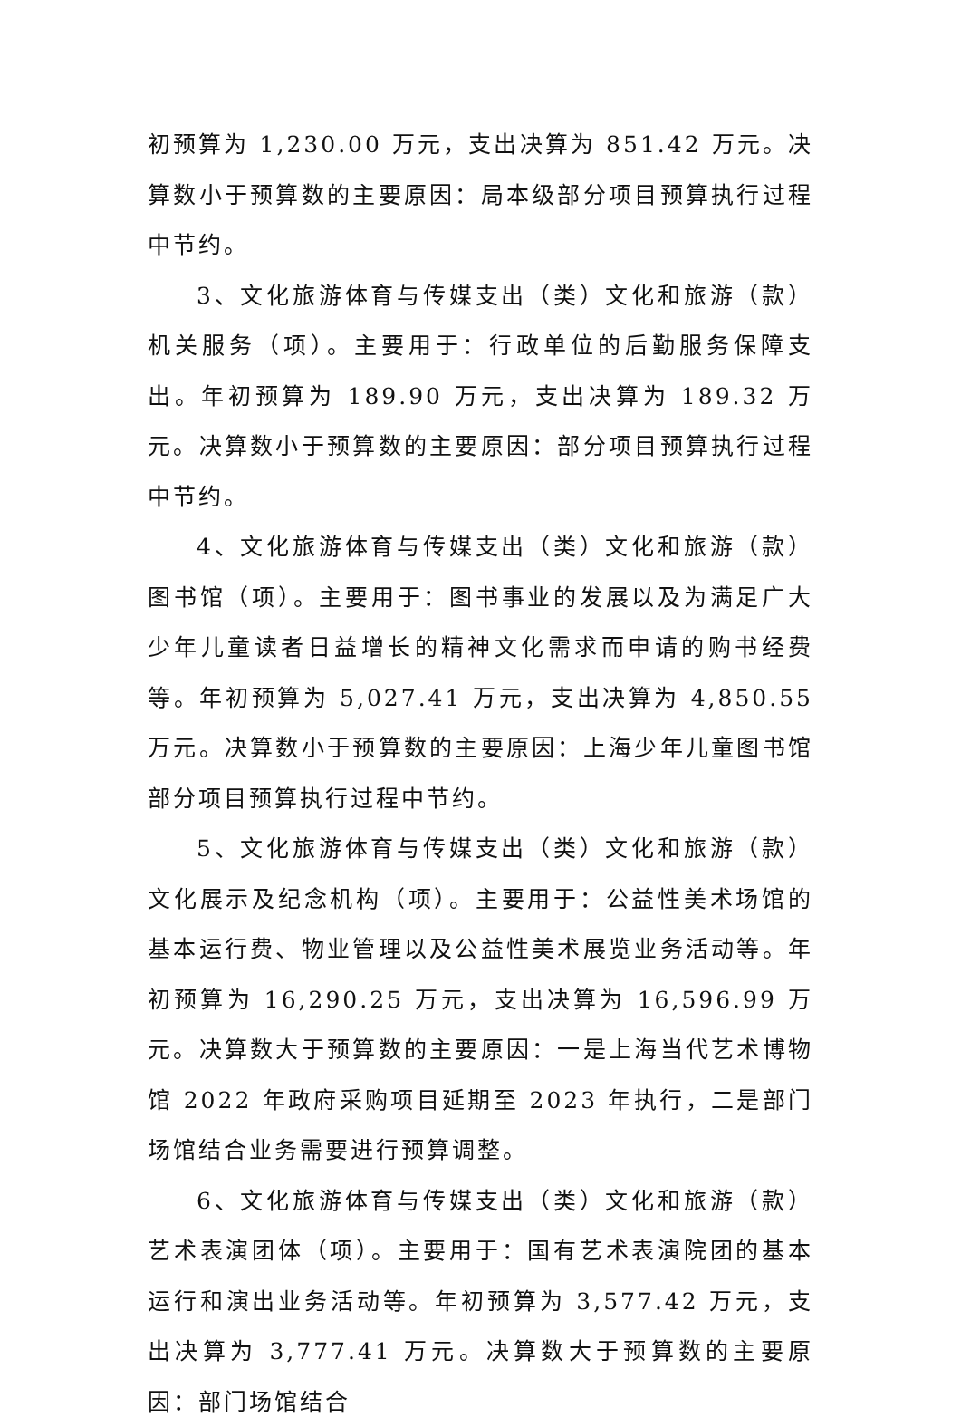初预算为 1,230.00 万元，支出决算为 851.42 万元。决算数小于预算数的主要原因：局本级部分项目预算执行过程中节约。
3、文化旅游体育与传媒支出（类）文化和旅游（款）机关服务（项）。主要用于：行政单位的后勤服务保障支出。年初预算为 189.90 万元，支出决算为 189.32 万元。决算数小于预算数的主要原因：部分项目预算执行过程中节约。
4、文化旅游体育与传媒支出（类）文化和旅游（款）图书馆（项）。主要用于：图书事业的发展以及为满足广大少年儿童读者日益增长的精神文化需求而申请的购书经费等。年初预算为 5,027.41 万元，支出决算为 4,850.55 万元。决算数小于预算数的主要原因：上海少年儿童图书馆部分项目预算执行过程中节约。
5、文化旅游体育与传媒支出（类）文化和旅游（款）文化展示及纪念机构（项）。主要用于：公益性美术场馆的基本运行费、物业管理以及公益性美术展览业务活动等。年初预算为 16,290.25 万元，支出决算为 16,596.99 万元。决算数大于预算数的主要原因：一是上海当代艺术博物馆 2022 年政府采购项目延期至 2023 年执行，二是部门场馆结合业务需要进行预算调整。
6、文化旅游体育与传媒支出（类）文化和旅游（款）艺术表演团体（项）。主要用于：国有艺术表演院团的基本运行和演出业务活动等。年初预算为 3,577.42 万元，支出决算为 3,777.41 万元。决算数大于预算数的主要原因：部门场馆结合